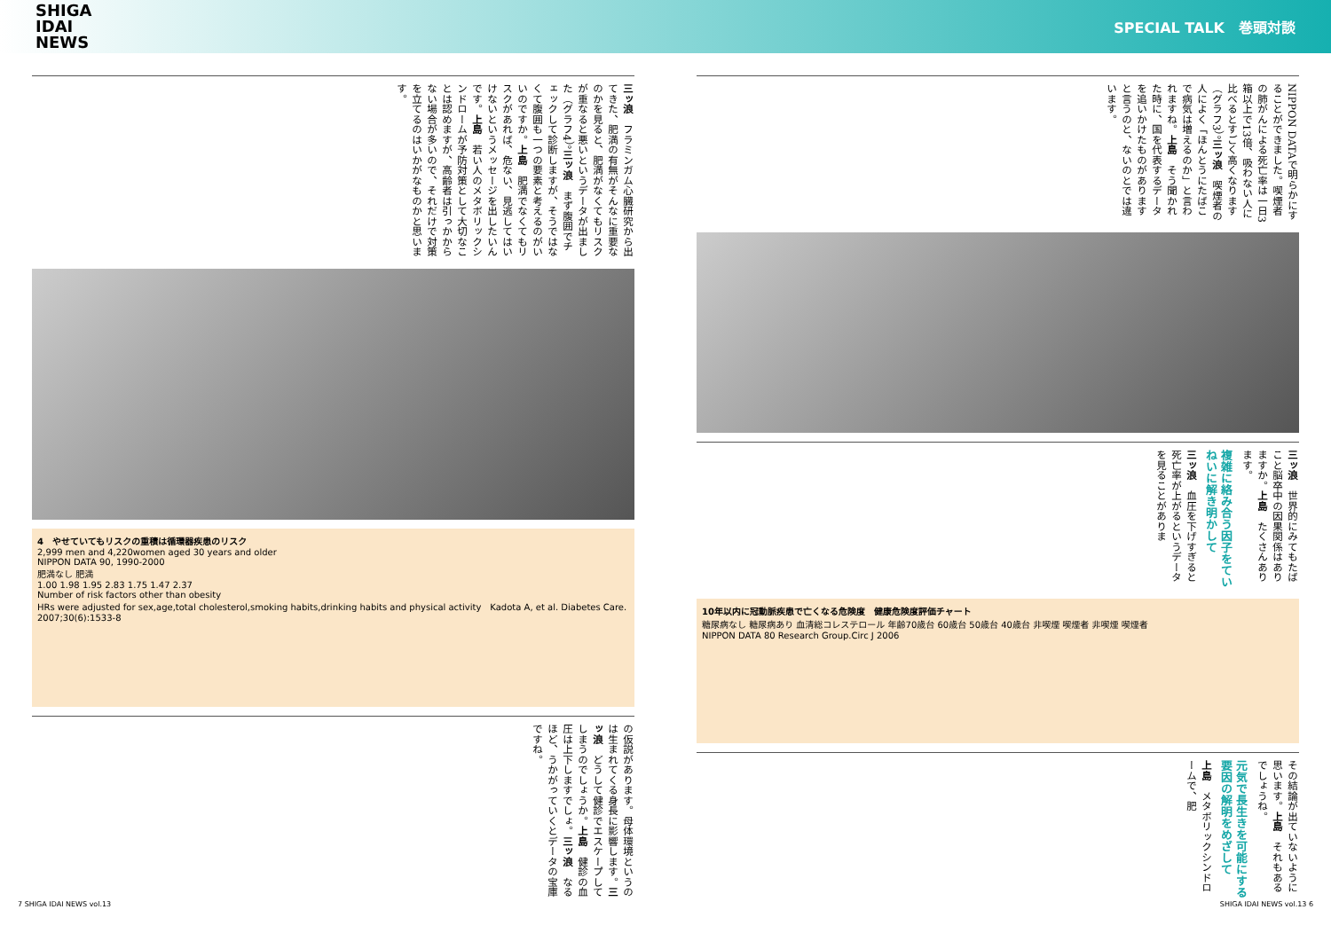SHIGA
IDAI
NEWS
SPECIAL TALK　巻頭対談
三ッ浪　フラミンガム心臓研究から出てきた、肥満の有無がそんなに重要なのかを見ると、肥満がなくてもリスクが重なると悪いというデータが出ました（グラフ4）。三ッ浪　まず腹囲でチェックして診断しますが、そうではなくて腹囲も一つの要素と考えるのがいいのですか。上島　肥満でなくてもリスクがあれば、危ない、見逃してはいけないというメッセージを出したいんです。上島　若い人のメタボリックシンドロームが予防対策として大切なことは認めますが、高齢者は引っかからない場合が多いので、それだけで対策を立てるのはいかがなものかと思います。
4　やせていてもリスクの重積は循環器疾患のリスク
2,999 men and 4,220women aged 30 years and older
NIPPON DATA 90, 1990-2000
肥満なし 肥満
1.00 1.98 1.95 2.83 1.75 1.47 2.37
Number of risk factors other than obesity
HRs were adjusted for sex,age,total cholesterol,smoking habits,drinking habits and physical activity　Kadota A, et al. Diabetes Care. 2007;30(6):1533-8
の仮説があります。母体環境というのは生まれてくる身長に影響します。三ッ浪　どうして健診でエスケープしてしまうのでしょうか。上島　健診の血圧は上下しますでしょ。三ッ浪　なるほど、うかがっていくとデータの宝庫ですね。
NIPPON DATAで明らかにすることができました。喫煙者の肺がんによる死亡率は一日3箱以上で13倍、吸わない人に比べるとすごく高くなります（グラフ3）。三ッ浪　喫煙者の人によく「ほんとうにたばこで病気は増えるのか」と言われますね。上島　そう聞かれた時に、国を代表するデータを追いかけたものがありますと言うのと、ないのとでは違います。
三ッ浪　世界的にみてもたばこと脳卒中の因果関係はありますか。上島　たくさんあります。
複雑に絡み合う因子をていねいに解き明かして
三ッ浪　血圧を下げすぎると死亡率が上がるというデータを見ることがありま
10年以内に冠動脈疾患で亡くなる危険度　健康危険度評価チャート
糖尿病なし 糖尿病あり 血清総コレステロール 年齢70歳台 60歳台 50歳台 40歳台 非喫煙 喫煙者 非喫煙 喫煙者
NIPPON DATA 80 Research Group.Circ J 2006
その結論が出ていないように思います。上島　それもあるでしょうね。
元気で長生きを可能にする要因の解明をめざして
上島　メタボリックシンドロームで、肥
7 SHIGA IDAI NEWS vol.13 SHIGA IDAI NEWS vol.13 6